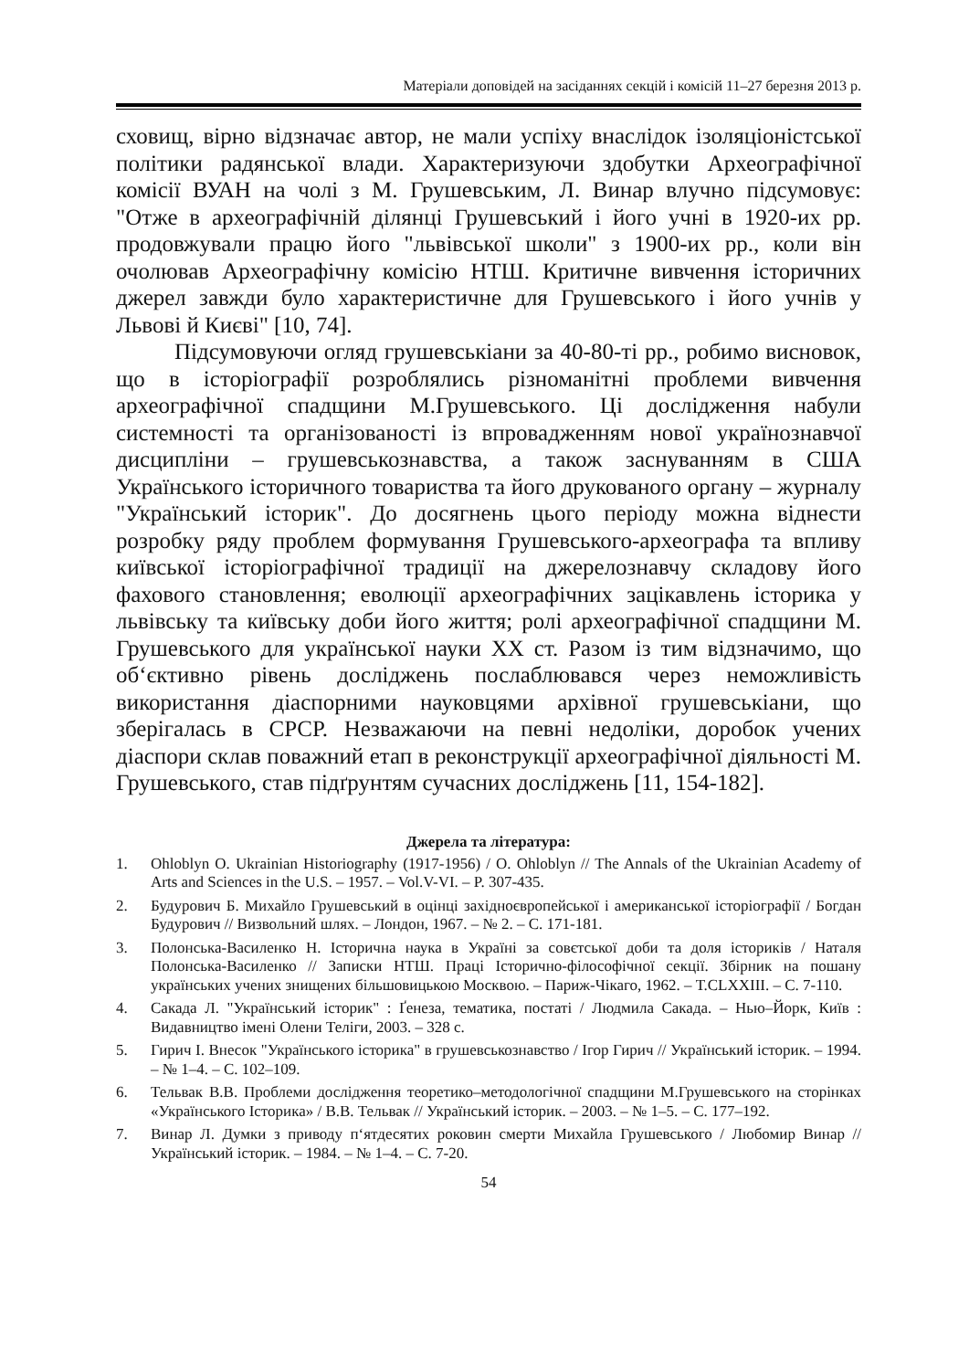Матеріали доповідей на засіданнях секцій і комісій 11–27 березня 2013 р.
сховищ, вірно відзначає автор, не мали успіху внаслідок ізоляціоністської політики радянської влади. Характеризуючи здобутки Археографічної комісії ВУАН на чолі з М. Грушевським, Л. Винар влучно підсумовує: "Отже в археографічній ділянці Грушевський і його учні в 1920-их рр. продовжували працю його "львівської школи" з 1900-их рр., коли він очолював Археографічну комісію НТШ. Критичне вивчення історичних джерел завжди було характеристичне для Грушевського і його учнів у Львові й Києві" [10, 74].
Підсумовуючи огляд грушевськіани за 40-80-ті рр., робимо висновок, що в історіографії розроблялись різноманітні проблеми вивчення археографічної спадщини М.Грушевського. Ці дослідження набули системності та організованості із впровадженням нової українознавчої дисципліни – грушевськознавства, а також заснуванням в США Українського історичного товариства та його друкованого органу – журналу "Український історик". До досягнень цього періоду можна віднести розробку ряду проблем формування Грушевського-археографа та впливу київської історіографічної традиції на джерелознавчу складову його фахового становлення; еволюції археографічних зацікавлень історика у львівську та київську доби його життя; ролі археографічної спадщини М. Грушевського для української науки XX ст. Разом із тим відзначимо, що об‘єктивно рівень досліджень послаблювався через неможливість використання діаспорними науковцями архівної грушевськіани, що зберігалась в СРСР. Незважаючи на певні недоліки, доробок учених діаспори склав поважний етап в реконструкції археографічної діяльності М. Грушевського, став підґрунтям сучасних досліджень [11, 154-182].
Джерела та література:
1. Ohloblyn O. Ukrainian Historiography (1917-1956) / O. Ohloblyn // The Annals of the Ukrainian Academy of Arts and Sciences in the U.S. – 1957. – Vol.V-VI. – P. 307-435.
2. Будурович Б. Михайло Грушевський в оцінці західноєвропейської і американської історіографії / Богдан Будурович // Визвольний шлях. – Лондон, 1967. – № 2. – С. 171-181.
3. Полонська-Василенко Н. Історична наука в Україні за совєтської доби та доля істориків / Наталя Полонська-Василенко // Записки НТШ. Праці Історично-філософічної секції. Збірник на пошану українських учених знищених більшовицькою Москвою. – Париж-Чікаго, 1962. – Т.CLXXIII. – С. 7-110.
4. Сакада Л. "Український історик" : Ґенеза, тематика, постаті / Людмила Сакада. – Нью–Йорк, Київ : Видавництво імені Олени Теліги, 2003. – 328 с.
5. Гирич І. Внесок "Українського історика" в грушевськознавство / Ігор Гирич // Український історик. – 1994. – № 1–4. – С. 102–109.
6. Тельвак В.В. Проблеми дослідження теоретико–методологічної спадщини М.Грушевського на сторінках «Українського Історика» / В.В. Тельвак // Український історик. – 2003. – № 1–5. – С. 177–192.
7. Винар Л. Думки з приводу п‘ятдесятих роковин смерти Михайла Грушевського / Любомир Винар // Український історик. – 1984. – № 1–4. – С. 7-20.
54